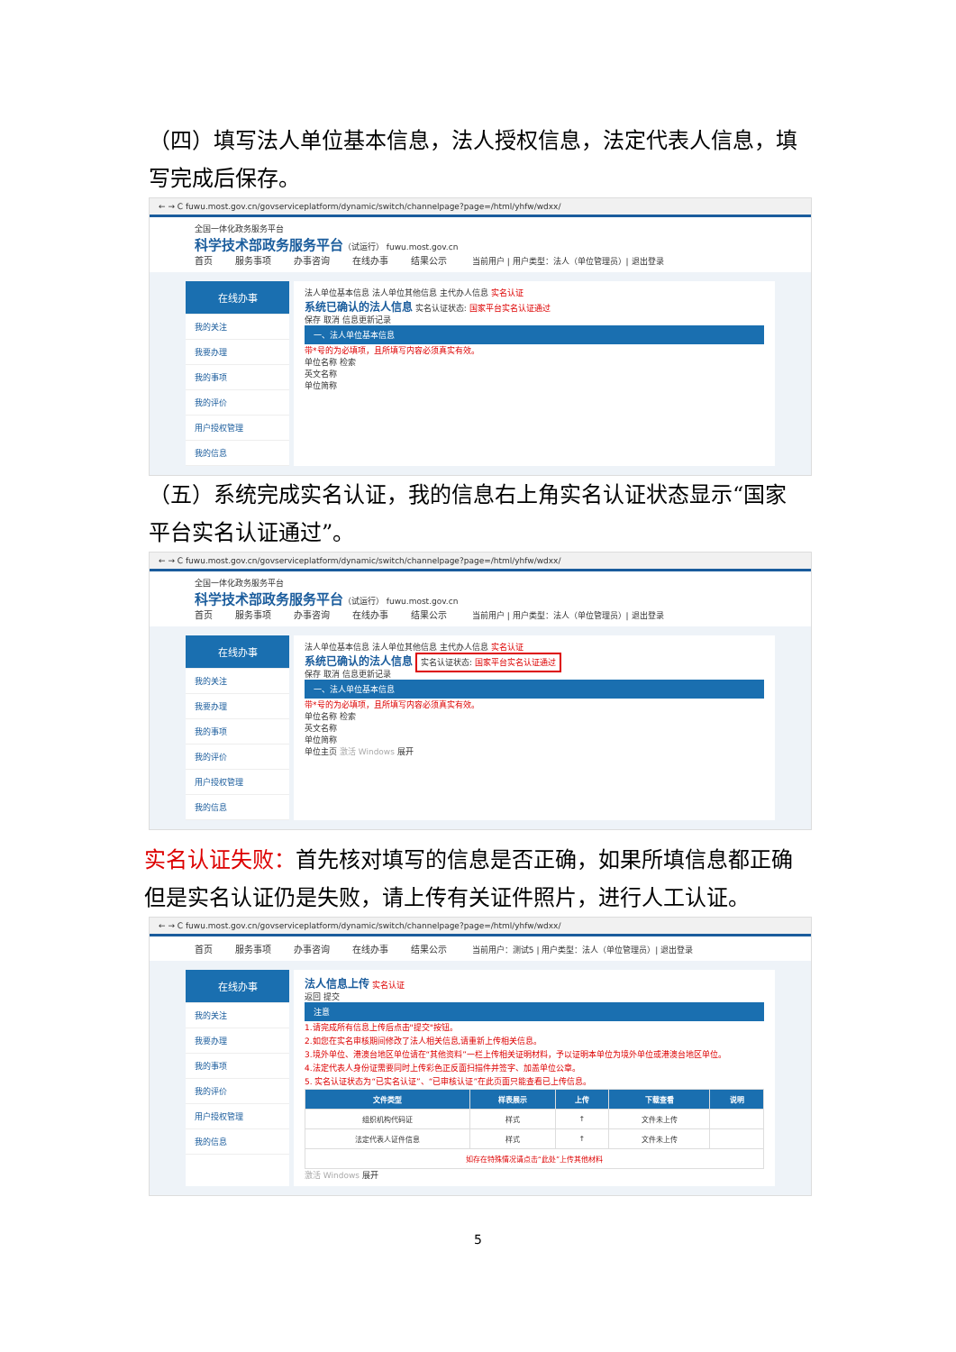（四）填写法人单位基本信息，法人授权信息，法定代表人信息，填写完成后保存。
← → C fuwu.most.gov.cn/govserviceplatform/dynamic/switch/channelpage?page=/html/yhfw/wdxx/
全国一体化政务服务平台
科学技术部政务服务平台（试运行） fuwu.most.gov.cn
首页 服务事项 办事咨询 在线办事 结果公示 当前用户 | 用户类型：法人（单位管理员）| 退出登录
在线办事
我的关注
我要办理
我的事项
我的评价
用户授权管理
我的信息
法人单位基本信息 法人单位其他信息 主代办人信息 实名认证
系统已确认的法人信息 实名认证状态: 国家平台实名认证通过
保存 取消 信息更新记录
一、法人单位基本信息
带*号的为必填项，且所填写内容必须真实有效。
单位名称 检索
英文名称
单位简称
（五）系统完成实名认证，我的信息右上角实名认证状态显示“国家平台实名认证通过”。
← → C fuwu.most.gov.cn/govserviceplatform/dynamic/switch/channelpage?page=/html/yhfw/wdxx/
全国一体化政务服务平台
科学技术部政务服务平台（试运行） fuwu.most.gov.cn
首页 服务事项 办事咨询 在线办事 结果公示 当前用户 | 用户类型：法人（单位管理员）| 退出登录
在线办事
我的关注
我要办理
我的事项
我的评价
用户授权管理
我的信息
法人单位基本信息 法人单位其他信息 主代办人信息 实名认证
系统已确认的法人信息 实名认证状态: 国家平台实名认证通过
保存 取消 信息更新记录
一、法人单位基本信息
带*号的为必填项，且所填写内容必须真实有效。
单位名称 检索
英文名称
单位简称
单位主页 激活 Windows 展开
实名认证失败：首先核对填写的信息是否正确，如果所填信息都正确但是实名认证仍是失败，请上传有关证件照片，进行人工认证。
← → C fuwu.most.gov.cn/govserviceplatform/dynamic/switch/channelpage?page=/html/yhfw/wdxx/
首页 服务事项 办事咨询 在线办事 结果公示 当前用户：测试5 | 用户类型：法人（单位管理员）| 退出登录
在线办事
我的关注
我要办理
我的事项
我的评价
用户授权管理
我的信息
法人信息上传 实名认证
返回 提交
注意
1.请完成所有信息上传后点击"提交"按钮。
2.如您在实名审核期间修改了法人相关信息,请重新上传相关信息。
3.境外单位、港澳台地区单位请在“其他资料”一栏上传相关证明材料，予以证明本单位为境外单位或港澳台地区单位。
4.法定代表人身份证需要同时上传彩色正反面扫描件并签字、加盖单位公章。
5. 实名认证状态为“已实名认证”、“已审核认证”在此页面只能查看已上传信息。
| 文件类型 | 样表展示 | 上传 | 下载查看 | 说明 |
| --- | --- | --- | --- | --- |
| 组织机构代码证 | 样式 | ↑ | 文件未上传 | |
| 法定代表人证件信息 | 样式 | ↑ | 文件未上传 | |
| 如存在特殊情况请点击“此处”上传其他材料 | | | | |
激活 Windows 展开
5